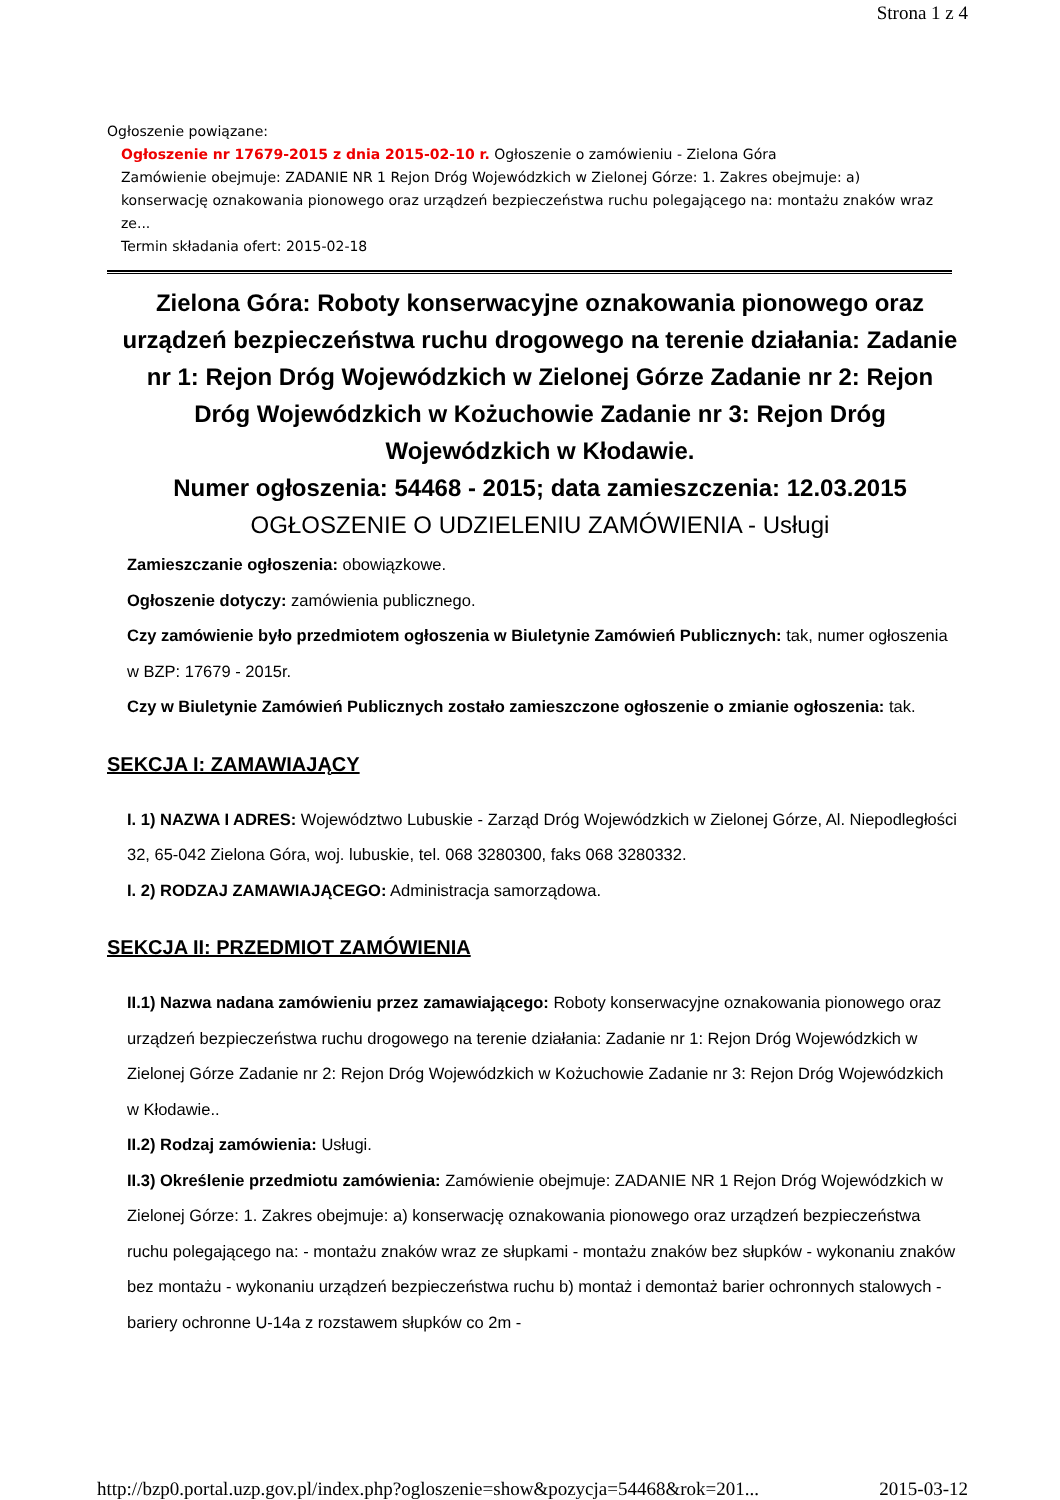Strona 1 z 4
Ogłoszenie powiązane:
Ogłoszenie nr 17679-2015 z dnia 2015-02-10 r. Ogłoszenie o zamówieniu - Zielona Góra
Zamówienie obejmuje: ZADANIE NR 1 Rejon Dróg Wojewódzkich w Zielonej Górze: 1. Zakres obejmuje: a) konserwację oznakowania pionowego oraz urządzeń bezpieczeństwa ruchu polegającego na: montażu znaków wraz ze...
Termin składania ofert: 2015-02-18
Zielona Góra: Roboty konserwacyjne oznakowania pionowego oraz urządzeń bezpieczeństwa ruchu drogowego na terenie działania: Zadanie nr 1: Rejon Dróg Wojewódzkich w Zielonej Górze Zadanie nr 2: Rejon Dróg Wojewódzkich w Kożuchowie Zadanie nr 3: Rejon Dróg Wojewódzkich w Kłodawie.
Numer ogłoszenia: 54468 - 2015; data zamieszczenia: 12.03.2015
OGŁOSZENIE O UDZIELENIU ZAMÓWIENIA - Usługi
Zamieszczanie ogłoszenia: obowiązkowe.
Ogłoszenie dotyczy: zamówienia publicznego.
Czy zamówienie było przedmiotem ogłoszenia w Biuletynie Zamówień Publicznych: tak, numer ogłoszenia w BZP: 17679 - 2015r.
Czy w Biuletynie Zamówień Publicznych zostało zamieszczone ogłoszenie o zmianie ogłoszenia: tak.
SEKCJA I: ZAMAWIAJĄCY
I. 1) NAZWA I ADRES: Województwo Lubuskie - Zarząd Dróg Wojewódzkich w Zielonej Górze, Al. Niepodległości 32, 65-042 Zielona Góra, woj. lubuskie, tel. 068 3280300, faks 068 3280332.
I. 2) RODZAJ ZAMAWIAJĄCEGO: Administracja samorządowa.
SEKCJA II: PRZEDMIOT ZAMÓWIENIA
II.1) Nazwa nadana zamówieniu przez zamawiającego: Roboty konserwacyjne oznakowania pionowego oraz urządzeń bezpieczeństwa ruchu drogowego na terenie działania: Zadanie nr 1: Rejon Dróg Wojewódzkich w Zielonej Górze Zadanie nr 2: Rejon Dróg Wojewódzkich w Kożuchowie Zadanie nr 3: Rejon Dróg Wojewódzkich w Kłodawie..
II.2) Rodzaj zamówienia: Usługi.
II.3) Określenie przedmiotu zamówienia: Zamówienie obejmuje: ZADANIE NR 1 Rejon Dróg Wojewódzkich w Zielonej Górze: 1. Zakres obejmuje: a) konserwację oznakowania pionowego oraz urządzeń bezpieczeństwa ruchu polegającego na: - montażu znaków wraz ze słupkami - montażu znaków bez słupków - wykonaniu znaków bez montażu - wykonaniu urządzeń bezpieczeństwa ruchu b) montaż i demontaż barier ochronnych stalowych - bariery ochronne U-14a z rozstawem słupków co 2m -
http://bzp0.portal.uzp.gov.pl/index.php?ogloszenie=show&pozycja=54468&rok=201... 2015-03-12